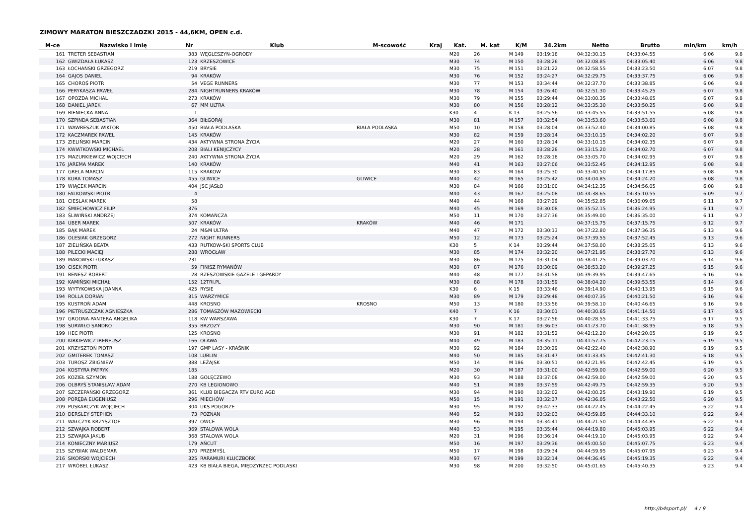ZIMOWY MARATON BIESZCZADZKI 2015 - 44,6KM, OPEN c.d.
| M-ce | Nazwisko i imię | Nr | Klub | M-scowość | Kraj | Kat. | M. kat | K/M | 34.2km | Netto | Brutto | min/km | km/h |
| --- | --- | --- | --- | --- | --- | --- | --- | --- | --- | --- | --- | --- | --- |
| 161 | TRETER SEBASTIAN | 383 | WĘGLESZYN-OGRODY | | | M20 | 26 | M 149 | 03:19:18 | 04:32:30.15 | 04:33:04.55 | 6:06 | 9.8 |
| 162 | GWIZDAŁA ŁUKASZ | 123 | KRZESZOWICE | | | M30 | 74 | M 150 | 03:28:26 | 04:32:08.85 | 04:33:05.40 | 6:06 | 9.8 |
| 163 | ŁOCHAŃSKI GRZEGORZ | 219 | BRYSIE | | | M30 | 75 | M 151 | 03:21:22 | 04:32:58.55 | 04:33:23.50 | 6:07 | 9.8 |
| 164 | GAJOS DANIEL | 94 | KRAKÓW | | | M30 | 76 | M 152 | 03:24:27 | 04:32:29.75 | 04:33:37.75 | 6:06 | 9.8 |
| 165 | CHOROŚ PIOTR | 54 | VEGE RUNNERS | | | M30 | 77 | M 153 | 03:34:44 | 04:32:37.70 | 04:33:38.85 | 6:06 | 9.8 |
| 166 | PERYKASZA PAWEŁ | 284 | NIGHTRUNNERS KRAKÓW | | | M30 | 78 | M 154 | 03:26:40 | 04:32:51.30 | 04:33:45.25 | 6:07 | 9.8 |
| 167 | OPOZDA MICHAL | 273 | KRAKÓW | | | M30 | 79 | M 155 | 03:29:44 | 04:33:00.35 | 04:33:48.65 | 6:07 | 9.8 |
| 168 | DANIEL JAREK | 67 | MM ULTRA | | | M30 | 80 | M 156 | 03:28:12 | 04:33:35.30 | 04:33:50.25 | 6:08 | 9.8 |
| 169 | BIENIECKA ANNA | 1 | | | | K30 | 4 | K 13 | 03:25:56 | 04:33:45.55 | 04:33:51.55 | 6:08 | 9.8 |
| 170 | SZPINDA SEBASTIAN | 364 | BIŁGORAJ | | | M30 | 81 | M 157 | 03:32:54 | 04:33:53.60 | 04:33:53.60 | 6:08 | 9.8 |
| 171 | WAWRESZUK WIKTOR | 450 | BIAŁA PODLASKA | BIAŁA PODLASKA | | M50 | 10 | M 158 | 03:28:04 | 04:33:52.40 | 04:34:00.85 | 6:08 | 9.8 |
| 172 | KACZMAREK PAWEL | 145 | KRAKÓW | | | M30 | 82 | M 159 | 03:28:14 | 04:33:10.15 | 04:34:02.20 | 6:07 | 9.8 |
| 173 | ZIELIŃSKI MARCIN | 434 | AKTYWNA STRONA ŻYCIA | | | M20 | 27 | M 160 | 03:28:14 | 04:33:10.15 | 04:34:02.35 | 6:07 | 9.8 |
| 174 | KWIATKOWSKI MICHAEL | 208 | BIALI KENIJCZYCY | | | M20 | 28 | M 161 | 03:28:28 | 04:33:15.20 | 04:34:02.70 | 6:07 | 9.8 |
| 175 | MAZURKIEWICZ WOJCIECH | 240 | AKTYWNA STRONA ŻYCIA | | | M20 | 29 | M 162 | 03:28:18 | 04:33:05.70 | 04:34:02.95 | 6:07 | 9.8 |
| 176 | JAREMA MAREK | 140 | KRAKÓW | | | M40 | 41 | M 163 | 03:27:06 | 04:33:52.45 | 04:34:12.95 | 6:08 | 9.8 |
| 177 | GRELA MARCIN | 115 | KRAKOW | | | M30 | 83 | M 164 | 03:25:30 | 04:33:40.50 | 04:34:17.85 | 6:08 | 9.8 |
| 178 | KURA TOMASZ | 455 | GLIWICE | GLIWICE | | M40 | 42 | M 165 | 03:25:42 | 04:34:04.85 | 04:34:24.20 | 6:08 | 9.8 |
| 179 | WIĄCEK MARCIN | 404 | JSC JASŁO | | | M30 | 84 | M 166 | 03:31:00 | 04:34:12.35 | 04:34:56.05 | 6:08 | 9.8 |
| 180 | FALKOWSKI PIOTR | 4 | | | | M40 | 43 | M 167 | 03:25:08 | 04:34:38.65 | 04:35:10.55 | 6:09 | 9.7 |
| 181 | CIESLAK MAREK | 58 | | | | M40 | 44 | M 168 | 03:27:29 | 04:35:52.85 | 04:36:09.65 | 6:11 | 9.7 |
| 182 | ŚMIECHOWICZ FILIP | 376 | | | | M40 | 45 | M 169 | 03:30:08 | 04:35:52.15 | 04:36:24.95 | 6:11 | 9.7 |
| 183 | ŚLIWIŃSKI ANDRZEJ | 374 | KOMAŃCZA | | | M50 | 11 | M 170 | 03:27:36 | 04:35:49.00 | 04:36:35.00 | 6:11 | 9.7 |
| 184 | UBER MAREK | 507 | KRAKÓW | KRAKÓW | | M40 | 46 | M 171 | | 04:37:15.75 | 04:37:15.75 | 6:12 | 9.7 |
| 185 | BĄK MAREK | 24 | M&M ULTRA | | | M40 | 47 | M 172 | 03:30:13 | 04:37:22.80 | 04:37:36.35 | 6:13 | 9.6 |
| 186 | OLESIAK GRZEGORZ | 272 | NIGHT RUNNERS | | | M50 | 12 | M 173 | 03:25:24 | 04:37:39.55 | 04:37:52.45 | 6:13 | 9.6 |
| 187 | ZIELIŃSKA BEATA | 433 | RUTKOW-SKI SPORTS CLUB | | | K30 | 5 | K 14 | 03:29:44 | 04:37:58.00 | 04:38:25.05 | 6:13 | 9.6 |
| 188 | PILECKI MACIEJ | 288 | WROCŁAW | | | M30 | 85 | M 174 | 03:32:20 | 04:37:21.95 | 04:38:27.70 | 6:13 | 9.6 |
| 189 | MAKOWSKI ŁUKASZ | 231 | | | | M30 | 86 | M 175 | 03:31:04 | 04:38:41.25 | 04:39:03.70 | 6:14 | 9.6 |
| 190 | CISEK PIOTR | 59 | FINISZ RYMANÓW | | | M30 | 87 | M 176 | 03:30:09 | 04:38:53.20 | 04:39:27.25 | 6:15 | 9.6 |
| 191 | BENESZ ROBERT | 28 | RZESZOWSKIE GAZELE I GEPARDY | | | M40 | 48 | M 177 | 03:31:58 | 04:39:39.95 | 04:39:47.65 | 6:16 | 9.6 |
| 192 | KAMIŃSKI MICHAŁ | 152 | 12TRI.PL | | | M30 | 88 | M 178 | 03:31:59 | 04:38:04.20 | 04:39:53.55 | 6:14 | 9.6 |
| 193 | WYTYKOWSKA JOANNA | 425 | RYSIE | | | K30 | 6 | K 15 | 03:33:46 | 04:39:14.90 | 04:40:13.95 | 6:15 | 9.6 |
| 194 | ROLLA DORIAN | 315 | WARZYMICE | | | M30 | 89 | M 179 | 03:29:48 | 04:40:07.35 | 04:40:21.50 | 6:16 | 9.6 |
| 195 | KUSTROŃ ADAM | 448 | KROSNO | KROSNO | | M50 | 13 | M 180 | 03:33:56 | 04:39:58.10 | 04:40:46.65 | 6:16 | 9.6 |
| 196 | PIETRUSZCZAK AGNIESZKA | 286 | TOMASZÓW MAZOWIECKI | | | K40 | 7 | K 16 | 03:30:01 | 04:40:30.65 | 04:41:14.50 | 6:17 | 9.5 |
| 197 | GRODNA-PANTERA ANGELIKA | 118 | KW WARSZAWA | | | K30 | 7 | K 17 | 03:27:56 | 04:40:28.55 | 04:41:33.75 | 6:17 | 9.5 |
| 198 | SURWIŁO SANDRO | 355 | BRZOZY | | | M30 | 90 | M 181 | 03:36:03 | 04:41:23.70 | 04:41:38.95 | 6:18 | 9.5 |
| 199 | HEC PIOTR | 125 | KROSNO | | | M30 | 91 | M 182 | 03:31:52 | 04:42:12.20 | 04:42:20.05 | 6:19 | 9.5 |
| 200 | KIRKIEWICZ IRENEUSZ | 166 | OŁAWA | | | M40 | 49 | M 183 | 03:35:11 | 04:41:57.75 | 04:42:23.15 | 6:19 | 9.5 |
| 201 | KRZYSZTOŃ PIOTR | 197 | GMP LASY - KRAŚNIK | | | M30 | 92 | M 184 | 03:30:29 | 04:42:22.40 | 04:42:38.90 | 6:19 | 9.5 |
| 202 | GMITEREK TOMASZ | 108 | LUBLIN | | | M40 | 50 | M 185 | 03:31:47 | 04:41:33.45 | 04:42:41.30 | 6:18 | 9.5 |
| 203 | TUROSZ ZBIGNIEW | 388 | LEŻAJSK | | | M50 | 14 | M 186 | 03:30:51 | 04:42:21.95 | 04:42:42.45 | 6:19 | 9.5 |
| 204 | KOSTYRA PATRYK | 185 | | | | M20 | 30 | M 187 | 03:31:00 | 04:42:59.00 | 04:42:59.00 | 6:20 | 9.5 |
| 205 | KOZIEŁ SZYMON | 188 | GOLĘCZEWO | | | M30 | 93 | M 188 | 03:37:08 | 04:42:59.00 | 04:42:59.00 | 6:20 | 9.5 |
| 206 | OLBRYŚ STANISŁAW ADAM | 270 | KB LEGIONOWO | | | M40 | 51 | M 189 | 03:37:59 | 04:42:49.75 | 04:42:59.35 | 6:20 | 9.5 |
| 207 | SZCZEPAŃSKI GRZEGORZ | 361 | KLUB BIEGACZA RTV EURO AGD | | | M30 | 94 | M 190 | 03:32:02 | 04:42:00.25 | 04:43:19.90 | 6:19 | 9.5 |
| 208 | PORĘBA EUGENIUSZ | 296 | MIECHÓW | | | M50 | 15 | M 191 | 03:32:37 | 04:42:36.05 | 04:43:22.50 | 6:20 | 9.5 |
| 209 | PUSKARCZYK WOJCIECH | 304 | UKS POGORZE | | | M30 | 95 | M 192 | 03:42:33 | 04:44:22.45 | 04:44:22.45 | 6:22 | 9.4 |
| 210 | DERSLEY STEPHEN | 73 | POZNAN | | | M40 | 52 | M 193 | 03:32:03 | 04:43:59.85 | 04:44:33.10 | 6:22 | 9.4 |
| 211 | WAŁCZYK KRZYSZTOF | 397 | OWCE | | | M30 | 96 | M 194 | 03:34:41 | 04:44:21.50 | 04:44:44.85 | 6:22 | 9.4 |
| 212 | SZWAJKA ROBERT | 369 | STALOWA WOLA | | | M40 | 53 | M 195 | 03:35:44 | 04:44:19.80 | 04:45:03.95 | 6:22 | 9.4 |
| 213 | SZWAJKA JAKUB | 368 | STALOWA WOLA | | | M20 | 31 | M 196 | 03:36:14 | 04:44:19.10 | 04:45:03.95 | 6:22 | 9.4 |
| 214 | KONIECZNY MARIUSZ | 179 | AŃCUT | | | M50 | 16 | M 197 | 03:29:36 | 04:45:00.50 | 04:45:07.75 | 6:23 | 9.4 |
| 215 | SZYBIAK WALDEMAR | 370 | PRZEMYŚL | | | M50 | 17 | M 198 | 03:29:34 | 04:44:59.95 | 04:45:07.95 | 6:23 | 9.4 |
| 216 | SIKORSKI WOJCIECH | 325 | RARAMURI KLUCZBORK | | | M30 | 97 | M 199 | 03:32:14 | 04:44:36.45 | 04:45:19.35 | 6:22 | 9.4 |
| 217 | WRÓBEL ŁUKASZ | 423 | KB BIAŁA BIEGA, MIĘDZYRZEC PODLASKI | | | M30 | 98 | M 200 | 03:32:50 | 04:45:01.65 | 04:45:40.35 | 6:23 | 9.4 |
http://b4sport.pl/ 4 / 9